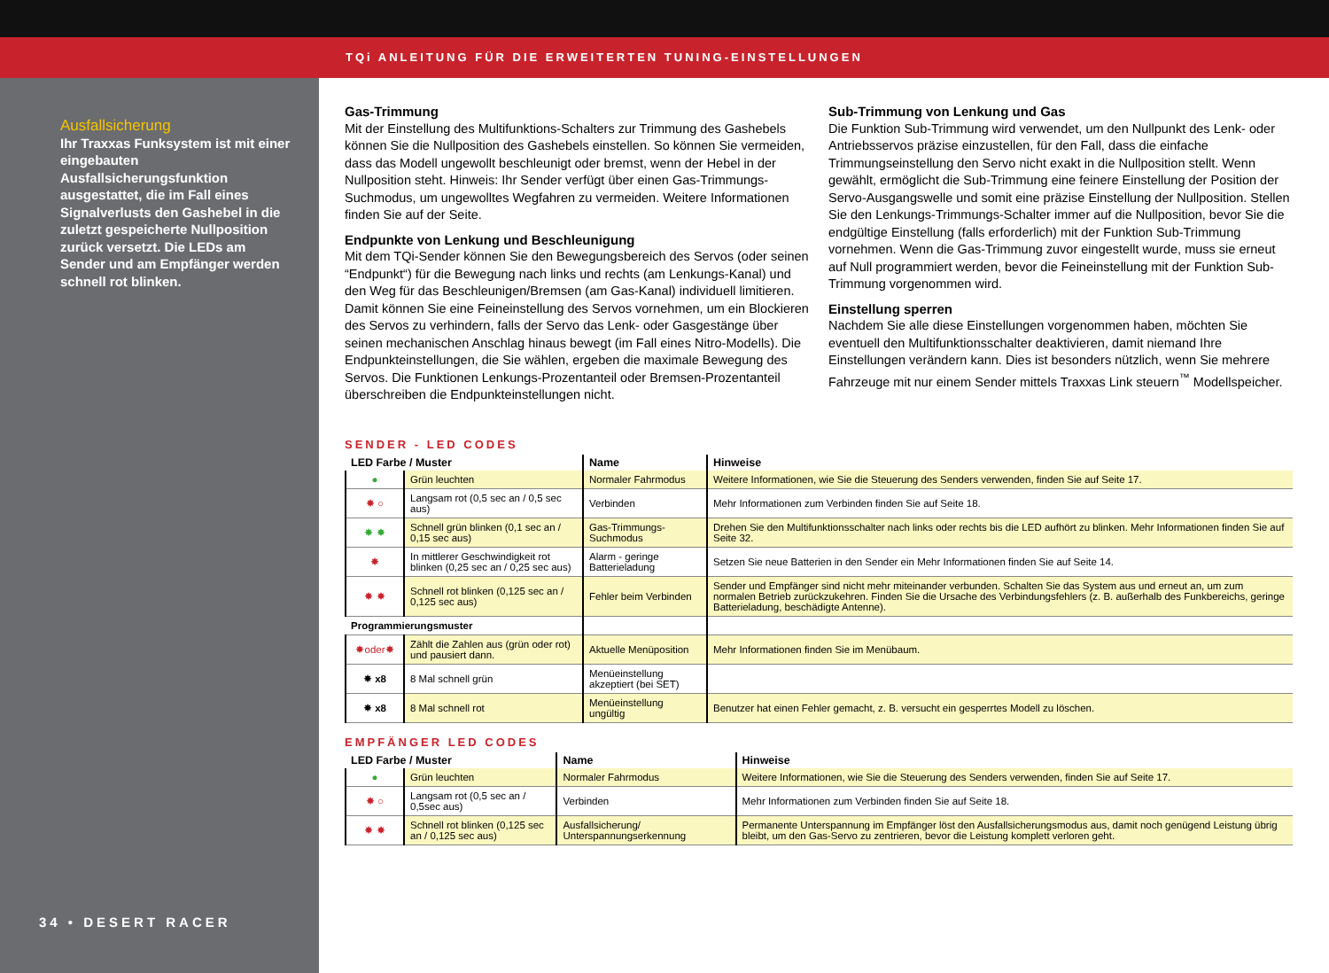TQi ANLEITUNG FÜR DIE ERWEITERTEN TUNING-EINSTELLUNGEN
Ausfallsicherung
Ihr Traxxas Funksystem ist mit einer eingebauten Ausfallsicherungsfunktion ausgestattet, die im Fall eines Signalverlusts den Gashebel in die zuletzt gespeicherte Nullposition zurück versetzt. Die LEDs am Sender und am Empfänger werden schnell rot blinken.
34 • DESERT RACER
Gas-Trimmung
Mit der Einstellung des Multifunktions-Schalters zur Trimmung des Gashebels können Sie die Nullposition des Gashebels einstellen. So können Sie vermeiden, dass das Modell ungewollt beschleunigt oder bremst, wenn der Hebel in der Nullposition steht. Hinweis: Ihr Sender verfügt über einen Gas-Trimmungs-Suchmodus, um ungewolltes Wegfahren zu vermeiden. Weitere Informationen finden Sie auf der Seite.
Endpunkte von Lenkung und Beschleunigung
Mit dem TQi-Sender können Sie den Bewegungsbereich des Servos (oder seinen “Endpunkt“) für die Bewegung nach links und rechts (am Lenkungs-Kanal) und den Weg für das Beschleunigen/Bremsen (am Gas-Kanal) individuell limitieren. Damit können Sie eine Feineinstellung des Servos vornehmen, um ein Blockieren des Servos zu verhindern, falls der Servo das Lenk- oder Gasgestänge über seinen mechanischen Anschlag hinaus bewegt (im Fall eines Nitro-Modells). Die Endpunkteinstellungen, die Sie wählen, ergeben die maximale Bewegung des Servos. Die Funktionen Lenkungs-Prozentanteil oder Bremsen-Prozentanteil überschreiben die Endpunkteinstellungen nicht.
Sub-Trimmung von Lenkung und Gas
Die Funktion Sub-Trimmung wird verwendet, um den Nullpunkt des Lenk- oder Antriebsservos präzise einzustellen, für den Fall, dass die einfache Trimmungseinstellung den Servo nicht exakt in die Nullposition stellt. Wenn gewählt, ermöglicht die Sub-Trimmung eine feinere Einstellung der Position der Servo-Ausgangswelle und somit eine präzise Einstellung der Nullposition. Stellen Sie den Lenkungs-Trimmungs-Schalter immer auf die Nullposition, bevor Sie die endgültige Einstellung (falls erforderlich) mit der Funktion Sub-Trimmung vornehmen. Wenn die Gas-Trimmung zuvor eingestellt wurde, muss sie erneut auf Null programmiert werden, bevor die Feineinstellung mit der Funktion Sub-Trimmung vorgenommen wird.
Einstellung sperren
Nachdem Sie alle diese Einstellungen vorgenommen haben, möchten Sie eventuell den Multifunktionsschalter deaktivieren, damit niemand Ihre Einstellungen verändern kann. Dies ist besonders nützlich, wenn Sie mehrere Fahrzeuge mit nur einem Sender mittels Traxxas Link steuern<sup>™</sup> Modellspeicher.
SENDER - LED CODES
| LED Farbe / Muster | | Name | Hinweise |
| --- | --- | --- | --- |
| ● | Grün leuchten | Normaler Fahrmodus | Weitere Informationen, wie Sie die Steuerung des Senders verwenden, finden Sie auf Seite 17. |
| ✸ ○ | Langsam rot (0,5 sec an / 0,5 sec aus) | Verbinden | Mehr Informationen zum Verbinden finden Sie auf Seite 18. |
| ✸ ✸ | Schnell grün blinken (0,1 sec an / 0,15 sec aus) | Gas-Trimmungs-Suchmodus | Drehen Sie den Multifunktionsschalter nach links oder rechts bis die LED aufhört zu blinken. Mehr Informationen finden Sie auf Seite 32. |
| ✸ | In mittlerer Geschwindigkeit rot blinken (0,25 sec an / 0,25 sec aus) | Alarm - geringe Batterieladung | Setzen Sie neue Batterien in den Sender ein Mehr Informationen finden Sie auf Seite 14. |
| ✸ ✸ | Schnell rot blinken (0,125 sec an / 0,125 sec aus) | Fehler beim Verbinden | Sender und Empfänger sind nicht mehr miteinander verbunden. Schalten Sie das System aus und erneut an, um zum normalen Betrieb zurückzukehren. Finden Sie die Ursache des Verbindungsfehlers (z. B. außerhalb des Funkbereichs, geringe Batterieladung, beschädigte Antenne). |
| Programmierungsmuster | | | |
| ✸oder✸ | Zählt die Zahlen aus (grün oder rot) und pausiert dann. | Aktuelle Menüposition | Mehr Informationen finden Sie im Menübaum. |
| ✸ x8 | 8 Mal schnell grün | Menüeinstellung akzeptiert (bei SET) | |
| ✸ x8 | 8 Mal schnell rot | Menüeinstellung ungültig | Benutzer hat einen Fehler gemacht, z. B. versucht ein gesperrtes Modell zu löschen. |
EMPFÄNGER LED CODES
| LED Farbe / Muster | | Name | Hinweise |
| --- | --- | --- | --- |
| ● | Grün leuchten | Normaler Fahrmodus | Weitere Informationen, wie Sie die Steuerung des Senders verwenden, finden Sie auf Seite 17. |
| ✸ ○ | Langsam rot (0,5 sec an / 0,5sec aus) | Verbinden | Mehr Informationen zum Verbinden finden Sie auf Seite 18. |
| ✸ ✸ | Schnell rot blinken (0,125 sec an / 0,125 sec aus) | Ausfallsicherung/ Unterspannungserkennung | Permanente Unterspannung im Empfänger löst den Ausfallsicherungsmodus aus, damit noch genügend Leistung übrig bleibt, um den Gas-Servo zu zentrieren, bevor die Leistung komplett verloren geht. |